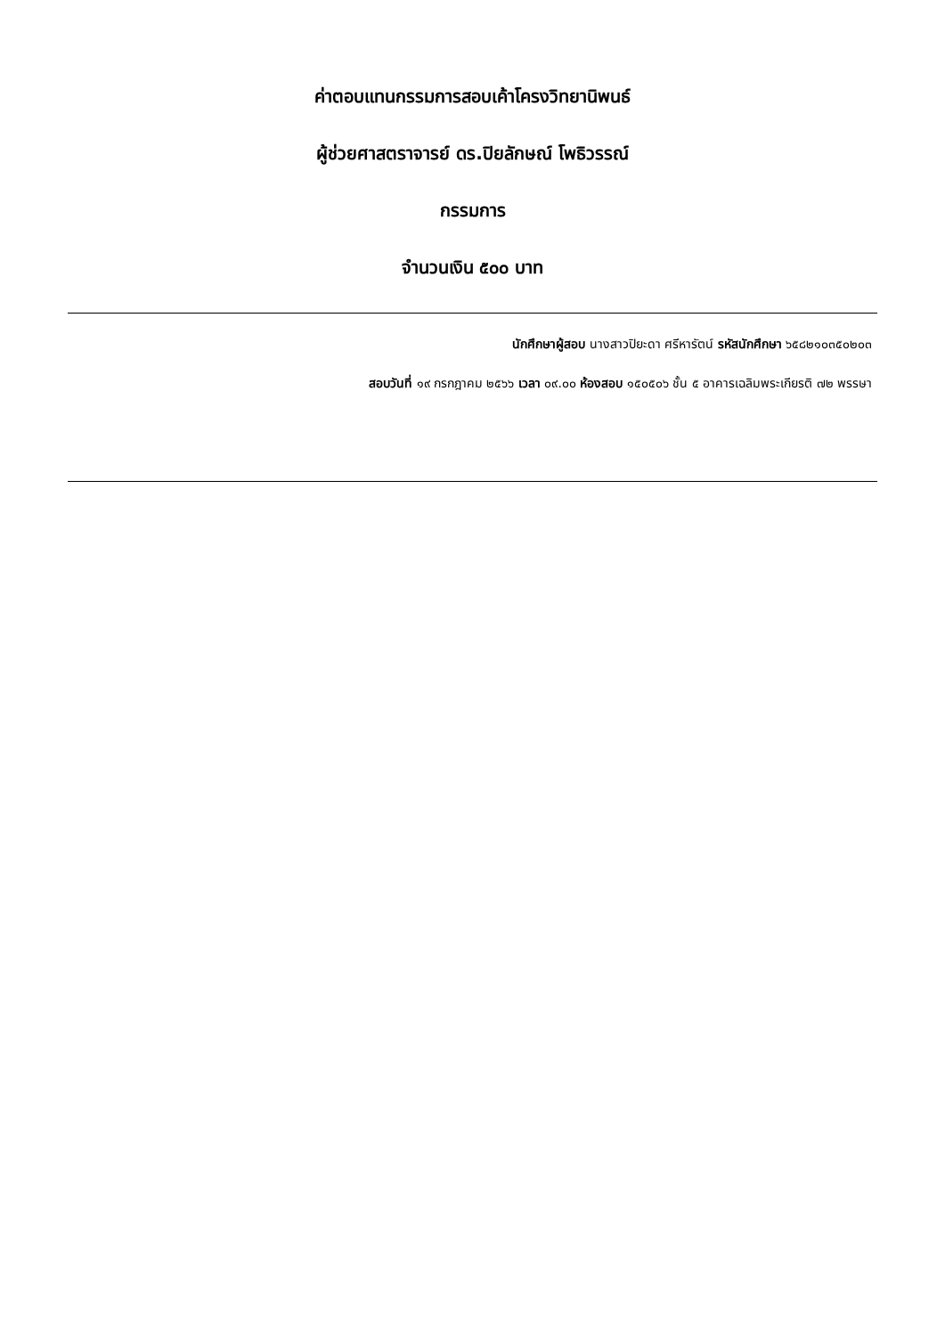ค่าตอบแทนกรรมการสอบเค้าโครงวิทยานิพนธ์
ผู้ช่วยศาสตราจารย์ ดร.ปิยลักษณ์ โพธิวรรณ์
กรรมการ
จำนวนเงิน ๕๐๐ บาท
นักศึกษาผู้สอบ นางสาวปิยะดา ศรีหารัตน์ รหัสนักศึกษา ๖๕๘๒๑๐๓๕๐๒๐๓
สอบวันที่ ๑๙ กรกฎาคม ๒๕๖๖ เวลา ๐๙.๐๐ ห้องสอบ ๑๕๐๕๐๖ ชั้น ๕ อาคารเฉลิมพระเกียรติ ๗๒ พรรษา